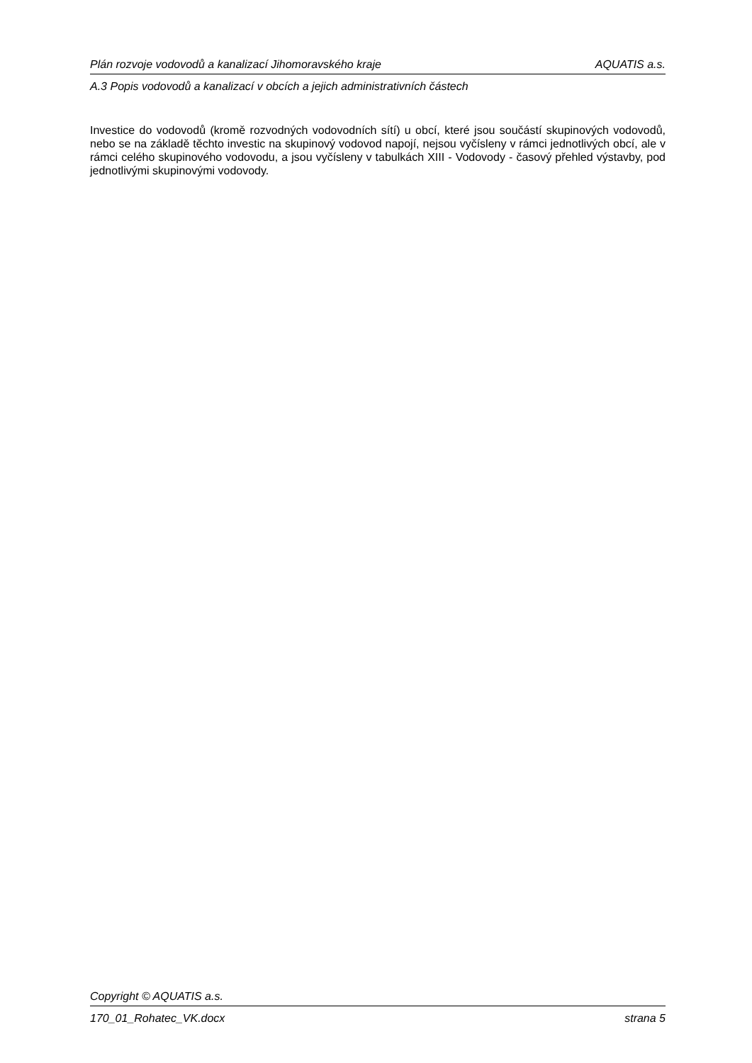Plán rozvoje vodovodů a kanalizací Jihomoravského kraje AQUATIS a.s.
A.3 Popis vodovodů a kanalizací v obcích a jejich administrativních částech
Investice do vodovodů (kromě rozvodných vodovodních sítí) u obcí, které jsou součástí skupinových vodovodů, nebo se na základě těchto investic na skupinový vodovod napojí, nejsou vyčísleny v rámci jednotlivých obcí, ale v rámci celého skupinového vodovodu, a jsou vyčísleny v tabulkách XIII - Vodovody - časový přehled výstavby, pod jednotlivými skupinovými vodovody.
Copyright © AQUATIS a.s.
170_01_Rohatec_VK.docx strana 5